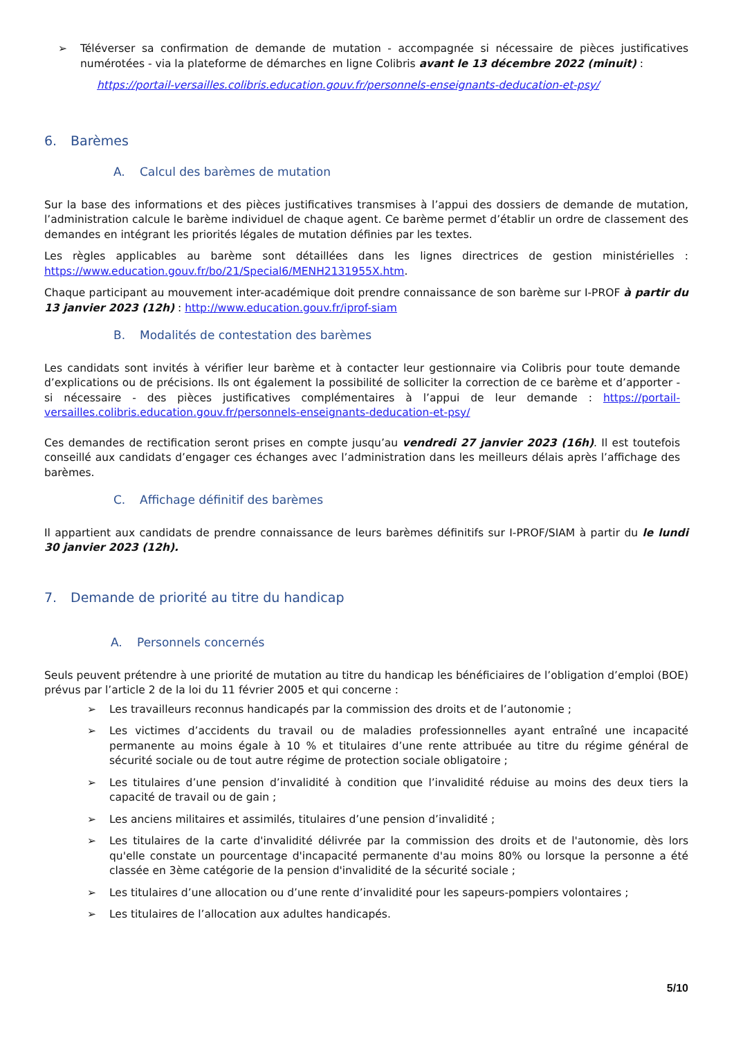➢ Téléverser sa confirmation de demande de mutation - accompagnée si nécessaire de pièces justificatives numérotées - via la plateforme de démarches en ligne Colibris avant le 13 décembre 2022 (minuit) :
https://portail-versailles.colibris.education.gouv.fr/personnels-enseignants-deducation-et-psy/
6. Barèmes
A. Calcul des barèmes de mutation
Sur la base des informations et des pièces justificatives transmises à l’appui des dossiers de demande de mutation, l’administration calcule le barème individuel de chaque agent. Ce barème permet d’établir un ordre de classement des demandes en intégrant les priorités légales de mutation définies par les textes.
Les règles applicables au barème sont détaillées dans les lignes directrices de gestion ministérielles : https://www.education.gouv.fr/bo/21/Special6/MENH2131955X.htm.
Chaque participant au mouvement inter-académique doit prendre connaissance de son barème sur I-PROF à partir du 13 janvier 2023 (12h) : http://www.education.gouv.fr/iprof-siam
B. Modalités de contestation des barèmes
Les candidats sont invités à vérifier leur barème et à contacter leur gestionnaire via Colibris pour toute demande d’explications ou de précisions. Ils ont également la possibilité de solliciter la correction de ce barème et d’apporter - si nécessaire - des pièces justificatives complémentaires à l’appui de leur demande : https://portail-versailles.colibris.education.gouv.fr/personnels-enseignants-deducation-et-psy/
Ces demandes de rectification seront prises en compte jusqu’au vendredi 27 janvier 2023 (16h). Il est toutefois conseillé aux candidats d’engager ces échanges avec l’administration dans les meilleurs délais après l’affichage des barèmes.
C. Affichage définitif des barèmes
Il appartient aux candidats de prendre connaissance de leurs barèmes définitifs sur I-PROF/SIAM à partir du le lundi 30 janvier 2023 (12h).
7. Demande de priorité au titre du handicap
A. Personnels concernés
Seuls peuvent prétendre à une priorité de mutation au titre du handicap les bénéficiaires de l’obligation d’emploi (BOE) prévus par l’article 2 de la loi du 11 février 2005 et qui concerne :
➢ Les travailleurs reconnus handicapés par la commission des droits et de l’autonomie ;
➢ Les victimes d’accidents du travail ou de maladies professionnelles ayant entraîné une incapacité permanente au moins égale à 10 % et titulaires d’une rente attribuée au titre du régime général de sécurité sociale ou de tout autre régime de protection sociale obligatoire ;
➢ Les titulaires d’une pension d’invalidité à condition que l’invalidité réduise au moins des deux tiers la capacité de travail ou de gain ;
➢ Les anciens militaires et assimilés, titulaires d’une pension d’invalidité ;
➢ Les titulaires de la carte d'invalidité délivrée par la commission des droits et de l'autonomie, dès lors qu'elle constate un pourcentage d'incapacité permanente d'au moins 80% ou lorsque la personne a été classée en 3ème catégorie de la pension d'invalidité de la sécurité sociale ;
➢ Les titulaires d’une allocation ou d’une rente d’invalidité pour les sapeurs-pompiers volontaires ;
➢ Les titulaires de l’allocation aux adultes handicapés.
5/10